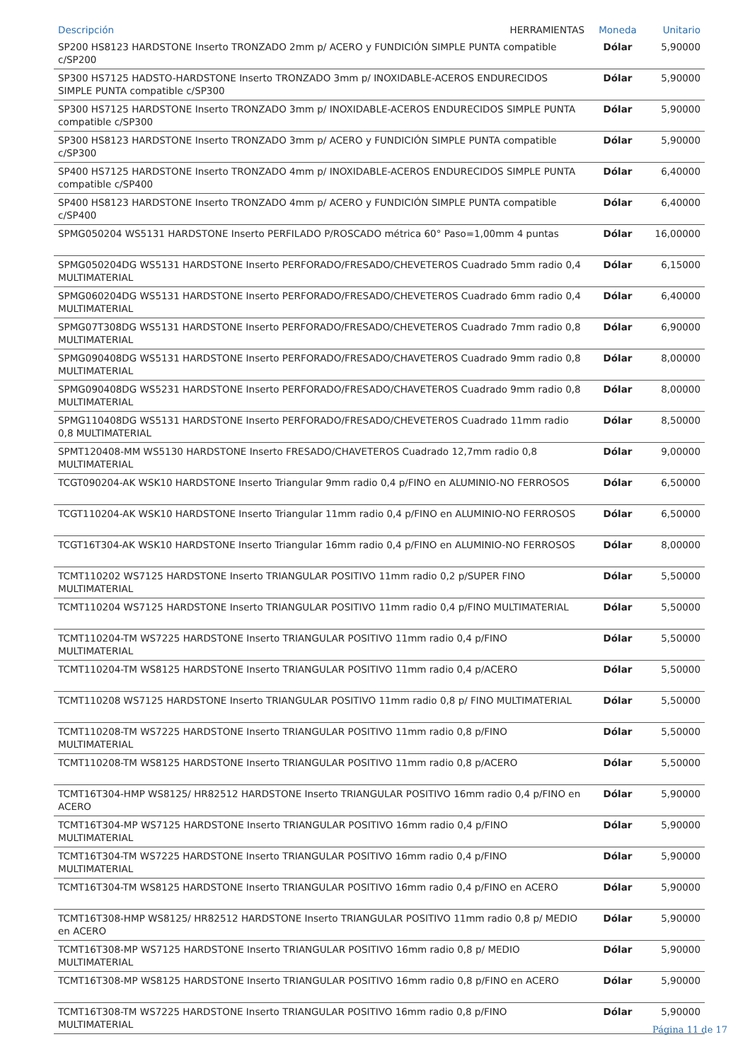| Descripción HERRAMIENTAS | Moneda | Unitario |
| --- | --- | --- |
| SP200 HS8123 HARDSTONE Inserto TRONZADO 2mm p/ ACERO y FUNDICIÓN SIMPLE PUNTA compatible c/SP200 | Dólar | 5,90000 |
| SP300 HS7125 HADSTO-HARDSTONE Inserto TRONZADO 3mm p/ INOXIDABLE-ACEROS ENDURECIDOS SIMPLE PUNTA compatible c/SP300 | Dólar | 5,90000 |
| SP300 HS7125 HARDSTONE Inserto TRONZADO 3mm p/ INOXIDABLE-ACEROS ENDURECIDOS SIMPLE PUNTA compatible c/SP300 | Dólar | 5,90000 |
| SP300 HS8123 HARDSTONE Inserto TRONZADO 3mm p/ ACERO y FUNDICIÓN SIMPLE PUNTA compatible c/SP300 | Dólar | 5,90000 |
| SP400 HS7125 HARDSTONE Inserto TRONZADO 4mm p/ INOXIDABLE-ACEROS ENDURECIDOS SIMPLE PUNTA compatible c/SP400 | Dólar | 6,40000 |
| SP400 HS8123 HARDSTONE Inserto TRONZADO 4mm p/ ACERO y FUNDICIÓN SIMPLE PUNTA compatible c/SP400 | Dólar | 6,40000 |
| SPMG050204 WS5131 HARDSTONE Inserto PERFILADO P/ROSCADO métrica 60° Paso=1,00mm 4 puntas | Dólar | 16,00000 |
| SPMG050204DG WS5131 HARDSTONE Inserto PERFORADO/FRESADO/CHEVETEROS Cuadrado 5mm radio 0,4 MULTIMATERIAL | Dólar | 6,15000 |
| SPMG060204DG WS5131 HARDSTONE Inserto PERFORADO/FRESADO/CHEVETEROS Cuadrado 6mm radio 0,4 MULTIMATERIAL | Dólar | 6,40000 |
| SPMG07T308DG WS5131 HARDSTONE Inserto PERFORADO/FRESADO/CHEVETEROS Cuadrado 7mm radio 0,8 MULTIMATERIAL | Dólar | 6,90000 |
| SPMG090408DG WS5131 HARDSTONE Inserto PERFORADO/FRESADO/CHAVETEROS Cuadrado 9mm radio 0,8 MULTIMATERIAL | Dólar | 8,00000 |
| SPMG090408DG WS5231 HARDSTONE Inserto PERFORADO/FRESADO/CHAVETEROS Cuadrado 9mm radio 0,8 MULTIMATERIAL | Dólar | 8,00000 |
| SPMG110408DG WS5131 HARDSTONE Inserto PERFORADO/FRESADO/CHEVETEROS Cuadrado 11mm radio 0,8 MULTIMATERIAL | Dólar | 8,50000 |
| SPMT120408-MM WS5130 HARDSTONE Inserto FRESADO/CHAVETEROS Cuadrado 12,7mm radio 0,8 MULTIMATERIAL | Dólar | 9,00000 |
| TCGT090204-AK WSK10 HARDSTONE Inserto Triangular 9mm radio 0,4 p/FINO en ALUMINIO-NO FERROSOS | Dólar | 6,50000 |
| TCGT110204-AK WSK10 HARDSTONE Inserto Triangular 11mm radio 0,4 p/FINO en ALUMINIO-NO FERROSOS | Dólar | 6,50000 |
| TCGT16T304-AK WSK10 HARDSTONE Inserto Triangular 16mm radio 0,4 p/FINO en ALUMINIO-NO FERROSOS | Dólar | 8,00000 |
| TCMT110202 WS7125 HARDSTONE Inserto TRIANGULAR POSITIVO 11mm radio 0,2 p/SUPER FINO MULTIMATERIAL | Dólar | 5,50000 |
| TCMT110204 WS7125 HARDSTONE Inserto TRIANGULAR POSITIVO 11mm radio 0,4 p/FINO MULTIMATERIAL | Dólar | 5,50000 |
| TCMT110204-TM WS7225 HARDSTONE Inserto TRIANGULAR POSITIVO 11mm radio 0,4 p/FINO MULTIMATERIAL | Dólar | 5,50000 |
| TCMT110204-TM WS8125 HARDSTONE Inserto TRIANGULAR POSITIVO 11mm radio 0,4 p/ACERO | Dólar | 5,50000 |
| TCMT110208 WS7125 HARDSTONE Inserto TRIANGULAR POSITIVO 11mm radio 0,8 p/ FINO MULTIMATERIAL | Dólar | 5,50000 |
| TCMT110208-TM WS7225 HARDSTONE Inserto TRIANGULAR POSITIVO 11mm radio 0,8 p/FINO MULTIMATERIAL | Dólar | 5,50000 |
| TCMT110208-TM WS8125 HARDSTONE Inserto TRIANGULAR POSITIVO 11mm radio 0,8 p/ACERO | Dólar | 5,50000 |
| TCMT16T304-HMP WS8125/ HR82512 HARDSTONE Inserto TRIANGULAR POSITIVO 16mm radio 0,4 p/FINO en ACERO | Dólar | 5,90000 |
| TCMT16T304-MP WS7125 HARDSTONE Inserto TRIANGULAR POSITIVO 16mm radio 0,4 p/FINO MULTIMATERIAL | Dólar | 5,90000 |
| TCMT16T304-TM WS7225 HARDSTONE Inserto TRIANGULAR POSITIVO 16mm radio 0,4 p/FINO MULTIMATERIAL | Dólar | 5,90000 |
| TCMT16T304-TM WS8125 HARDSTONE Inserto TRIANGULAR POSITIVO 16mm radio 0,4 p/FINO en ACERO | Dólar | 5,90000 |
| TCMT16T308-HMP WS8125/ HR82512 HARDSTONE Inserto TRIANGULAR POSITIVO 11mm radio 0,8 p/ MEDIO en ACERO | Dólar | 5,90000 |
| TCMT16T308-MP WS7125 HARDSTONE Inserto TRIANGULAR POSITIVO 16mm radio 0,8 p/ MEDIO MULTIMATERIAL | Dólar | 5,90000 |
| TCMT16T308-MP WS8125 HARDSTONE Inserto TRIANGULAR POSITIVO 16mm radio 0,8 p/FINO en ACERO | Dólar | 5,90000 |
| TCMT16T308-TM WS7225 HARDSTONE Inserto TRIANGULAR POSITIVO 16mm radio 0,8 p/FINO MULTIMATERIAL | Dólar | 5,90000 |
Página 11 de 17